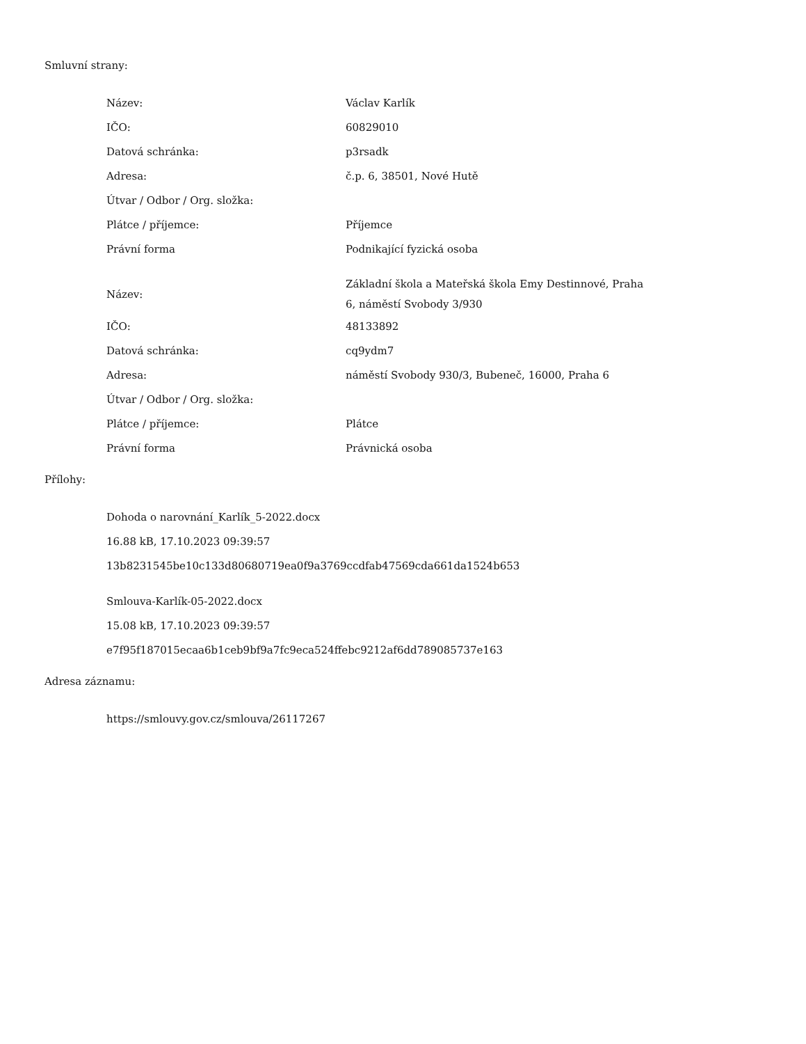Smluvní strany:
| Název: | Václav Karlík |
| IČO: | 60829010 |
| Datová schránka: | p3rsadk |
| Adresa: | č.p. 6, 38501, Nové Hutě |
| Útvar / Odbor / Org. složka: | |
| Plátce / příjemce: | Příjemce |
| Právní forma | Podnikající fyzická osoba |
| Název: | Základní škola a Mateřská škola Emy Destinnové, Praha 6, náměstí Svobody 3/930 |
| IČO: | 48133892 |
| Datová schránka: | cq9ydm7 |
| Adresa: | náměstí Svobody 930/3, Bubeneč, 16000, Praha 6 |
| Útvar / Odbor / Org. složka: | |
| Plátce / příjemce: | Plátce |
| Právní forma | Právnická osoba |
Přílohy:
Dohoda o narovnání_Karlík_5-2022.docx
16.88 kB, 17.10.2023 09:39:57
13b8231545be10c133d80680719ea0f9a3769ccdfab47569cda661da1524b653
Smlouva-Karlík-05-2022.docx
15.08 kB, 17.10.2023 09:39:57
e7f95f187015ecaa6b1ceb9bf9a7fc9eca524ffebc9212af6dd789085737e163
Adresa záznamu:
https://smlouvy.gov.cz/smlouva/26117267